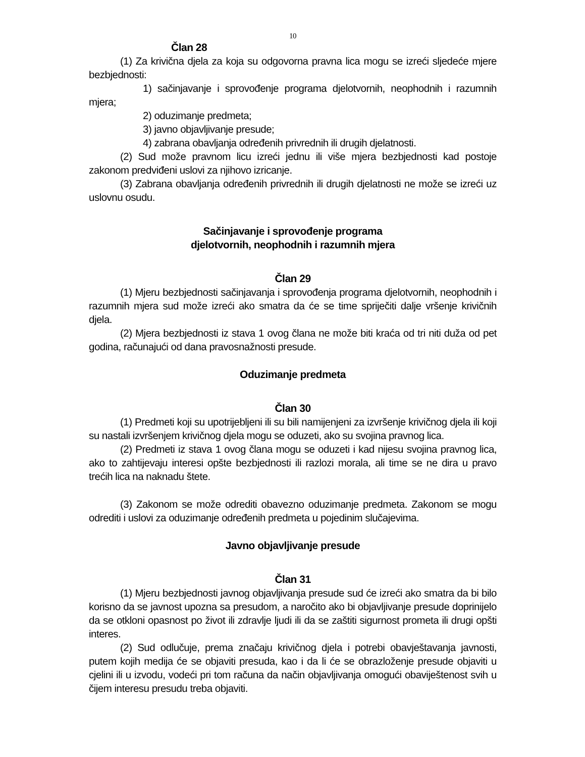10
Član 28
(1) Za krivična djela za koja su odgovorna pravna lica mogu se izreći sljedeće mjere bezbjednosti:
1) sačinjavanje i sprovođenje programa djelotvornih, neophodnih i razumnih mjera;
2) oduzimanje predmeta;
3) javno objavljivanje presude;
4) zabrana obavljanja određenih privrednih ili drugih djelatnosti.
(2) Sud može pravnom licu izreći jednu ili više mjera bezbjednosti kad postoje zakonom predviđeni uslovi za njihovo izricanje.
(3) Zabrana obavljanja određenih privrednih ili drugih djelatnosti ne može se izreći uz uslovnu osudu.
Sačinjavanje i sprovođenje programa
djelotvornih, neophodnih i razumnih mjera
Član 29
(1) Mjeru bezbjednosti sačinjavanja i sprovođenja programa djelotvornih, neophodnih i razumnih mjera sud može izreći ako smatra da će se time spriječiti dalje vršenje krivičnih djela.
(2) Mjera bezbjednosti iz stava 1 ovog člana ne može biti kraća od tri niti duža od pet godina, računajući od dana pravosnažnosti presude.
Oduzimanje predmeta
Član 30
(1) Predmeti koji su upotrijebljeni ili su bili namijenjeni za izvršenje krivičnog djela ili koji su nastali izvršenjem krivičnog djela mogu se oduzeti, ako su svojina pravnog lica.
(2) Predmeti iz stava 1 ovog člana mogu se oduzeti i kad nijesu svojina pravnog lica, ako to zahtijevaju interesi opšte bezbjednosti ili razlozi morala, ali time se ne dira u pravo trećih lica na naknadu štete.
(3) Zakonom se može odrediti obavezno oduzimanje predmeta. Zakonom se mogu odrediti i uslovi za oduzimanje određenih predmeta u pojedinim slučajevima.
Javno objavljivanje presude
Član 31
(1) Mjeru bezbjednosti javnog objavljivanja presude sud će izreći ako smatra da bi bilo korisno da se javnost upozna sa presudom, a naročito ako bi objavljivanje presude doprinijelo da se otkloni opasnost po život ili zdravlje ljudi ili da se zaštiti sigurnost prometa ili drugi opšti interes.
(2) Sud odlučuje, prema značaju krivičnog djela i potrebi obavještavanja javnosti, putem kojih medija će se objaviti presuda, kao i da li će se obrazloženje presude objaviti u cjelini ili u izvodu, vodeći pri tom računa da način objavljivanja omogući obaviještenost svih u čijem interesu presudu treba objaviti.